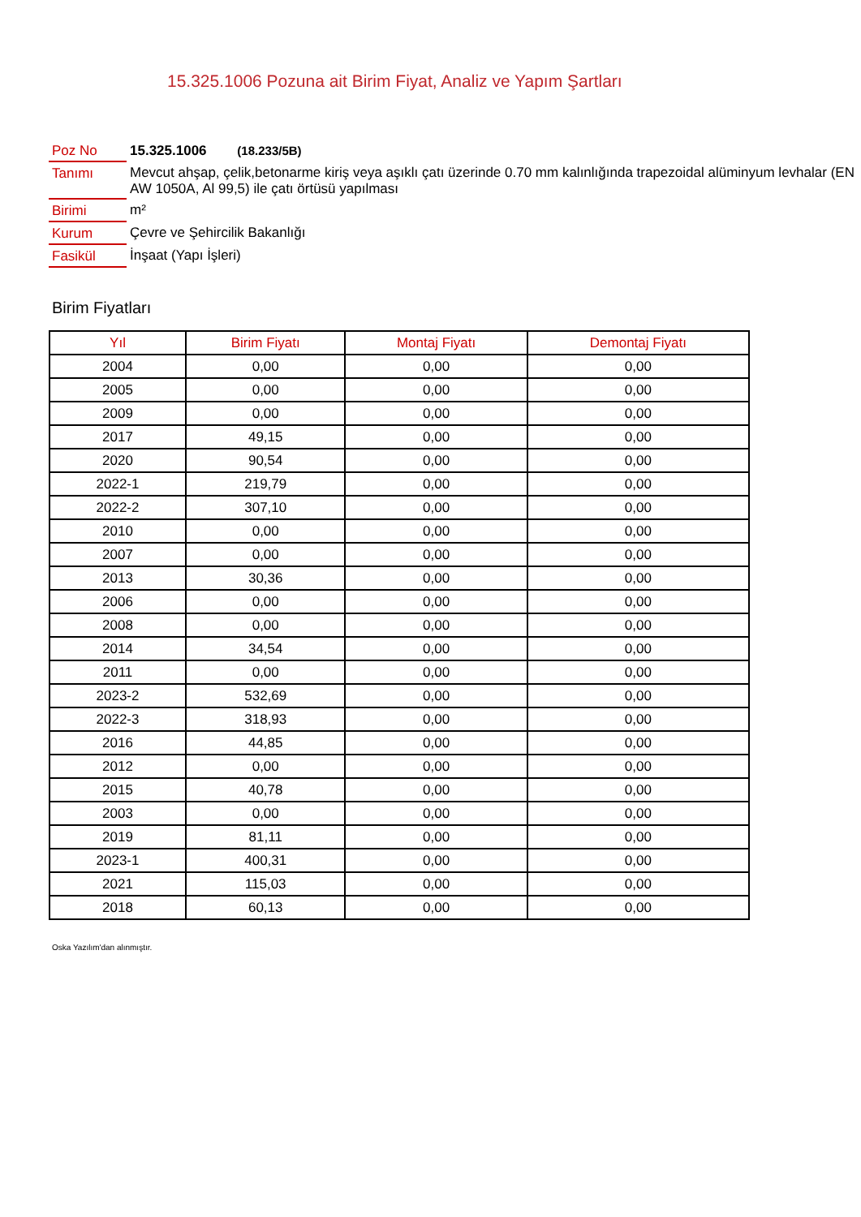15.325.1006 Pozuna ait Birim Fiyat, Analiz ve Yapım Şartları
| Poz No | 15.325.1006 (18.233/5B) |
| Tanımı | Mevcut ahşap, çelik,betonarme kiriş veya aşıklı çatı üzerinde 0.70 mm kalınlığında trapezoidal alüminyum levhalar (EN AW 1050A, Al 99,5) ile çatı örtüsü yapılması |
| Birimi | m² |
| Kurum | Çevre ve Şehircilik Bakanlığı |
| Fasikül | İnşaat (Yapı İşleri) |
Birim Fiyatları
| Yıl | Birim Fiyatı | Montaj Fiyatı | Demontaj Fiyatı |
| --- | --- | --- | --- |
| 2004 | 0,00 | 0,00 | 0,00 |
| 2005 | 0,00 | 0,00 | 0,00 |
| 2009 | 0,00 | 0,00 | 0,00 |
| 2017 | 49,15 | 0,00 | 0,00 |
| 2020 | 90,54 | 0,00 | 0,00 |
| 2022-1 | 219,79 | 0,00 | 0,00 |
| 2022-2 | 307,10 | 0,00 | 0,00 |
| 2010 | 0,00 | 0,00 | 0,00 |
| 2007 | 0,00 | 0,00 | 0,00 |
| 2013 | 30,36 | 0,00 | 0,00 |
| 2006 | 0,00 | 0,00 | 0,00 |
| 2008 | 0,00 | 0,00 | 0,00 |
| 2014 | 34,54 | 0,00 | 0,00 |
| 2011 | 0,00 | 0,00 | 0,00 |
| 2023-2 | 532,69 | 0,00 | 0,00 |
| 2022-3 | 318,93 | 0,00 | 0,00 |
| 2016 | 44,85 | 0,00 | 0,00 |
| 2012 | 0,00 | 0,00 | 0,00 |
| 2015 | 40,78 | 0,00 | 0,00 |
| 2003 | 0,00 | 0,00 | 0,00 |
| 2019 | 81,11 | 0,00 | 0,00 |
| 2023-1 | 400,31 | 0,00 | 0,00 |
| 2021 | 115,03 | 0,00 | 0,00 |
| 2018 | 60,13 | 0,00 | 0,00 |
Oska Yazılım'dan alınmıştır.